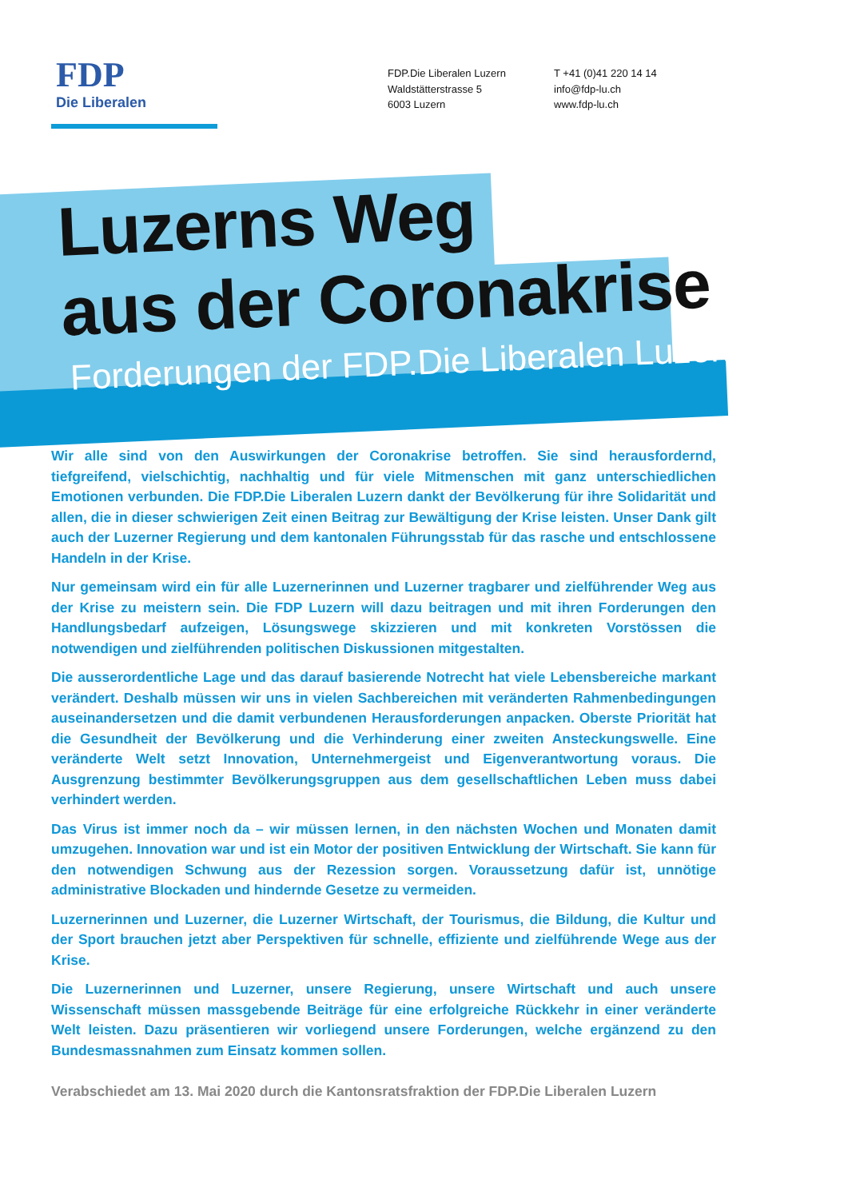FDP
Die Liberalen
FDP.Die Liberalen Luzern
Waldstätterstrasse 5
6003 Luzern
T +41 (0)41 220 14 14
info@fdp-lu.ch
www.fdp-lu.ch
Luzerns Weg
aus der Coronakrise
Forderungen der FDP.Die Liberalen Luzern
Wir alle sind von den Auswirkungen der Coronakrise betroffen. Sie sind herausfordernd, tiefgreifend, vielschichtig, nachhaltig und für viele Mitmenschen mit ganz unterschiedlichen Emotionen verbunden. Die FDP.Die Liberalen Luzern dankt der Bevölkerung für ihre Solidarität und allen, die in dieser schwierigen Zeit einen Beitrag zur Bewältigung der Krise leisten. Unser Dank gilt auch der Luzerner Regierung und dem kantonalen Führungsstab für das rasche und entschlossene Handeln in der Krise.
Nur gemeinsam wird ein für alle Luzernerinnen und Luzerner tragbarer und zielführender Weg aus der Krise zu meistern sein. Die FDP Luzern will dazu beitragen und mit ihren Forderungen den Handlungsbedarf aufzeigen, Lösungswege skizzieren und mit konkreten Vorstössen die notwendigen und zielführenden politischen Diskussionen mitgestalten.
Die ausserordentliche Lage und das darauf basierende Notrecht hat viele Lebensbereiche markant verändert. Deshalb müssen wir uns in vielen Sachbereichen mit veränderten Rahmenbedingungen auseinandersetzen und die damit verbundenen Herausforderungen anpacken. Oberste Priorität hat die Gesundheit der Bevölkerung und die Verhinderung einer zweiten Ansteckungswelle. Eine veränderte Welt setzt Innovation, Unternehmergeist und Eigenverantwortung voraus. Die Ausgrenzung bestimmter Bevölkerungsgruppen aus dem gesellschaftlichen Leben muss dabei verhindert werden.
Das Virus ist immer noch da – wir müssen lernen, in den nächsten Wochen und Monaten damit umzugehen. Innovation war und ist ein Motor der positiven Entwicklung der Wirtschaft. Sie kann für den notwendigen Schwung aus der Rezession sorgen. Voraussetzung dafür ist, unnötige administrative Blockaden und hindernde Gesetze zu vermeiden.
Luzernerinnen und Luzerner, die Luzerner Wirtschaft, der Tourismus, die Bildung, die Kultur und der Sport brauchen jetzt aber Perspektiven für schnelle, effiziente und zielführende Wege aus der Krise.
Die Luzernerinnen und Luzerner, unsere Regierung, unsere Wirtschaft und auch unsere Wissenschaft müssen massgebende Beiträge für eine erfolgreiche Rückkehr in einer veränderte Welt leisten. Dazu präsentieren wir vorliegend unsere Forderungen, welche ergänzend zu den Bundesmassnahmen zum Einsatz kommen sollen.
Verabschiedet am 13. Mai 2020 durch die Kantonsratsfraktion der FDP.Die Liberalen Luzern